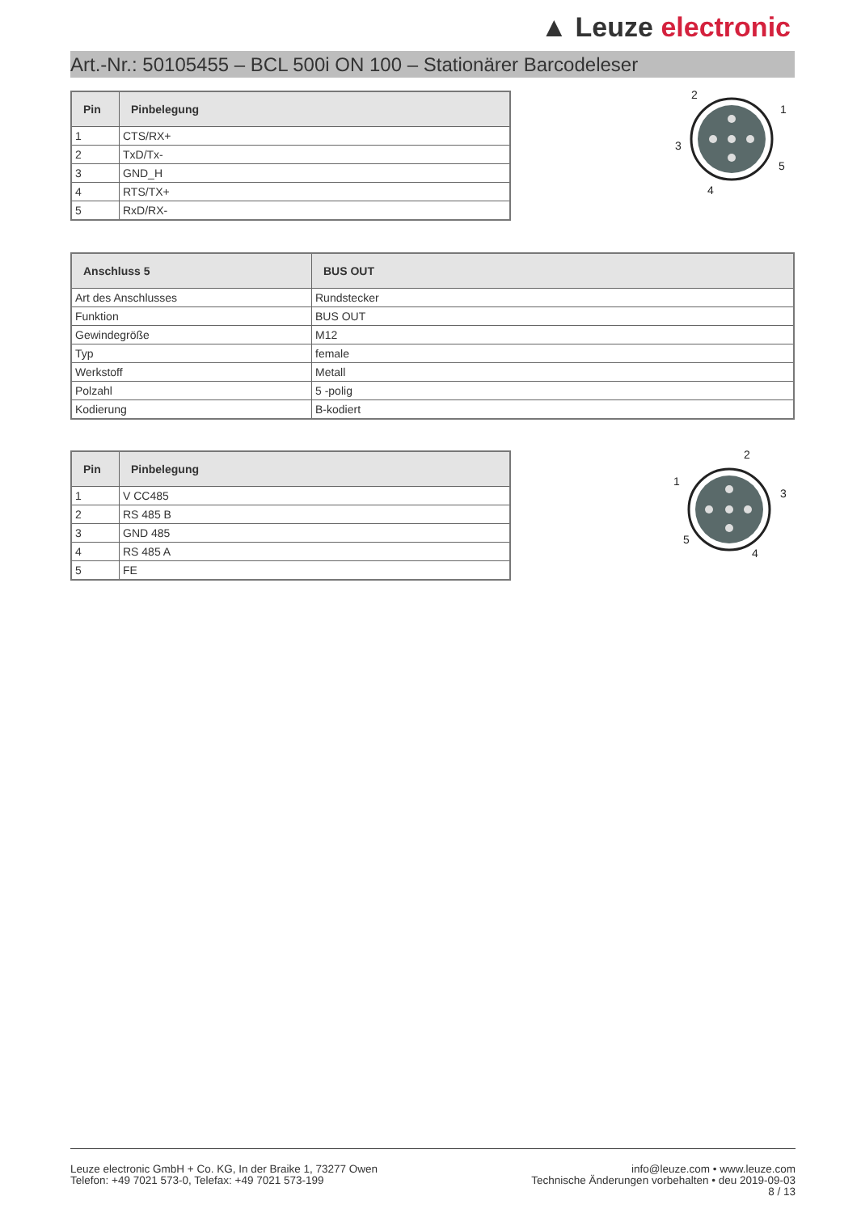▲ Leuze electronic
Art.-Nr.: 50105455 – BCL 500i ON 100 – Stationärer Barcodeleser
| Pin | Pinbelegung |
| --- | --- |
| 1 | CTS/RX+ |
| 2 | TxD/Tx- |
| 3 | GND_H |
| 4 | RTS/TX+ |
| 5 | RxD/RX- |
2
1
3
5
4
| Anschluss 5 | BUS OUT |
| --- | --- |
| Art des Anschlusses | Rundstecker |
| Funktion | BUS OUT |
| Gewindegröße | M12 |
| Typ | female |
| Werkstoff | Metall |
| Polzahl | 5 -polig |
| Kodierung | B-kodiert |
| Pin | Pinbelegung |
| --- | --- |
| 1 | V CC485 |
| 2 | RS 485 B |
| 3 | GND 485 |
| 4 | RS 485 A |
| 5 | FE |
2
1
3
5
4
Leuze electronic GmbH + Co. KG, In der Braike 1, 73277 Owen
Telefon: +49 7021 573-0, Telefax: +49 7021 573-199
info@leuze.com • www.leuze.com
Technische Änderungen vorbehalten • deu 2019-09-03
8 / 13